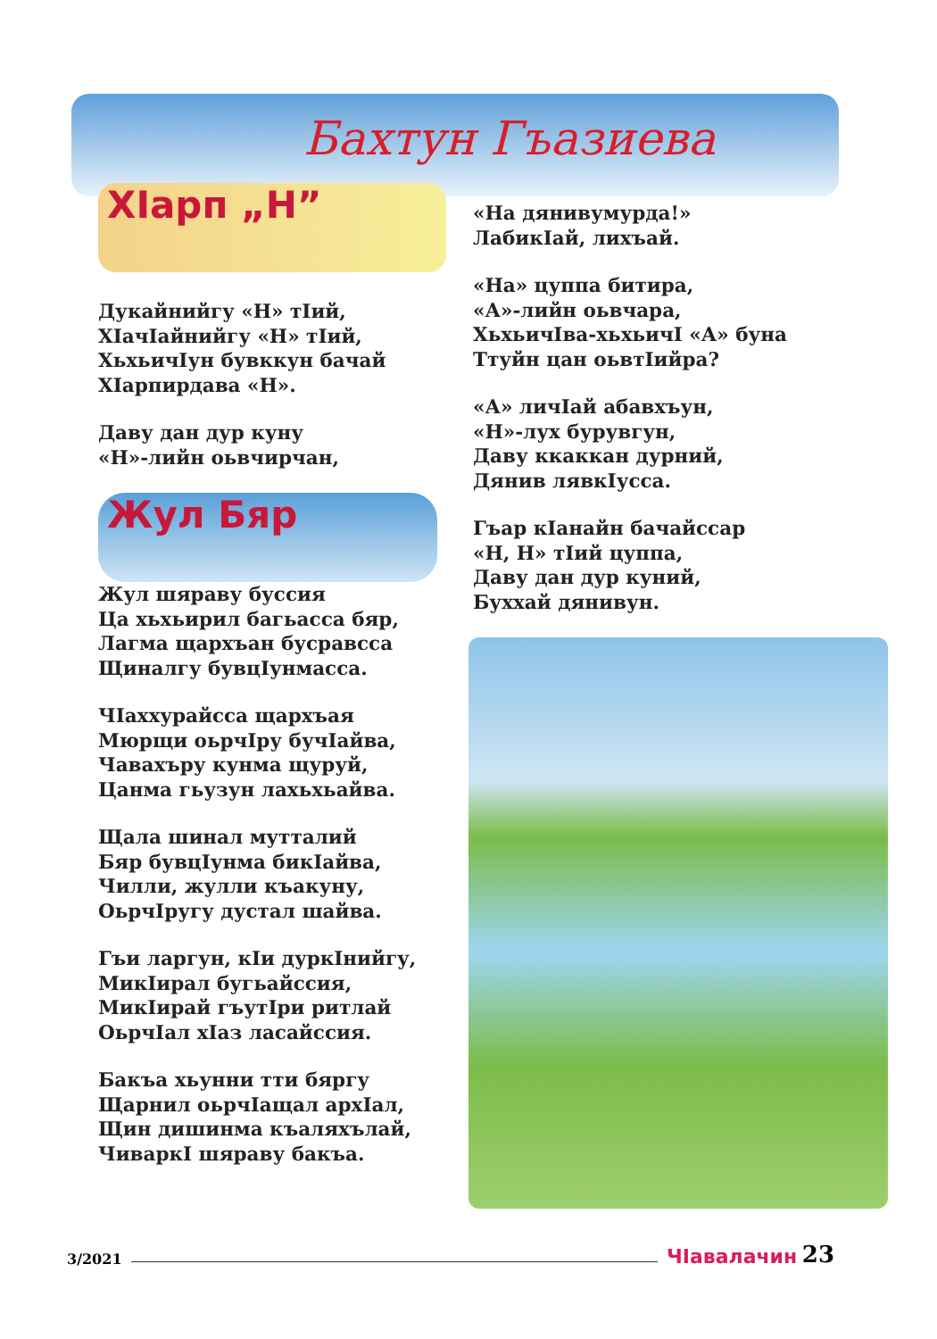Бахтун Гъазиева
ХIарп „Н”
Дукайнийгу «Н» тIий,
ХIачIайнийгу «Н» тIий,
ХьхьичIун бувккун бачай
ХIарпирдава «Н».
Даву дан дур куну
«Н»-лийн оьвчирчан,
Жул Бяр
Жул шяраву буссия
Ца хьхьирил багьасса бяр,
Лагма щархъан бусравсса
Щиналгу бувцIунмасса.
ЧIаххурайсса щархъая
Мюрщи оьрчIру бучIайва,
Чавахъру кунма щуруй,
Цанма гьузун лахьхьайва.
Щала шинал мутталий
Бяр бувцIунма бикIайва,
Чилли, жулли къакуну,
ОьрчIругу дустал шайва.
Гъи ларгун, кIи дуркIнийгу,
МикIирал бугьайссия,
МикIирай гъутIри ритлай
ОьрчIал хIаз ласайссия.
Бакъа хьунни тти бяргу
Щарнил оьрчIащал архIал,
Щин дишинма къаляхълай,
ЧиваркI шяраву бакъа.
«На дянивумурда!»
ЛабикIай, лихъай.
«На» цуппа битира,
«А»-лийн оьвчара,
ХьхьичIва-хьхьичI «А» буна
Ттуйн цан оьвтIийра?
«А» личIай абавхъун,
«Н»-лух бурувгун,
Даву ккаккан дурний,
Дянив лявкIусса.
Гъар кIанайн бачайссар
«Н, Н» тIий цуппа,
Даву дан дур куний,
Буххай дянивун.
3/2021 ЧIавалачин 23